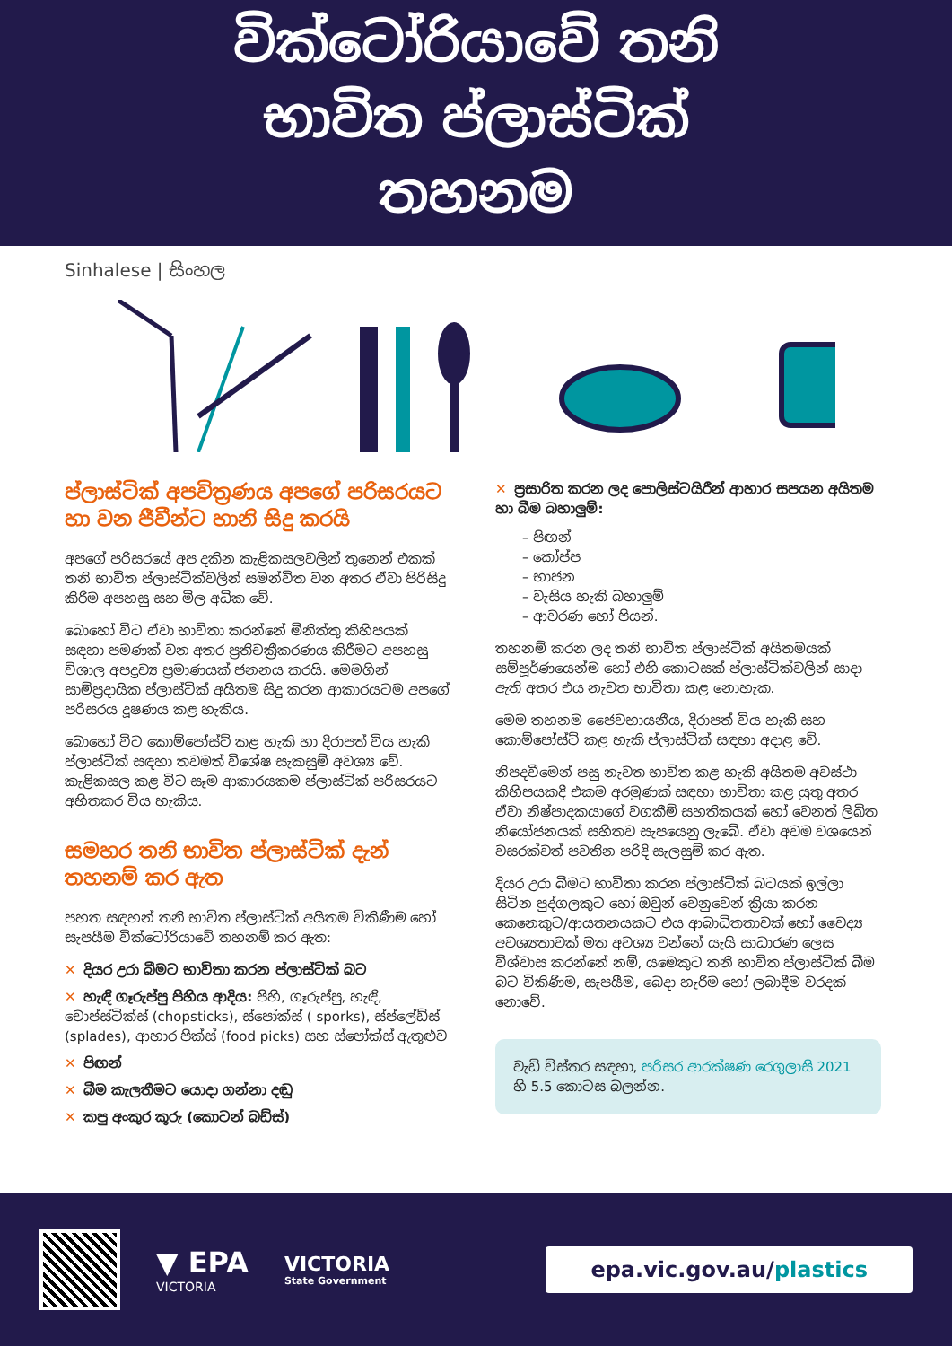වික්ටෝරියාවේ තනි
භාවිත ප්ලාස්ටික්
තහනම
Sinhalese | සිංහල
ප්ලාස්ටික් අපවිත්‍රණය අපගේ පරිසරයට හා වන ජීවීන්ට හානි සිදු කරයි
අපගේ පරිසරයේ අප දකින කැළිකසලවලින් තුනෙන් එකක් තනි භාවිත ප්ලාස්ටික්වලින් සමන්විත වන අතර ඒවා පිරිසිදු කිරීම අපහසු සහ මිල අධික වේ.
බොහෝ විට ඒවා භාවිතා කරන්නේ මිනිත්තු කිහිපයක් සඳහා පමණක් වන අතර ප්‍රතිචක්‍රීකරණය කිරීමට අපහසු විශාල අපද්‍රව්‍ය ප්‍රමාණයක් ජනනය කරයි. මෙමගින් සාම්ප්‍රදායික ප්ලාස්ටික් අයිතම සිදු කරන ආකාරයටම අපගේ පරිසරය දූෂණය කළ හැකිය.
බොහෝ විට කොම්පෝස්ට් කළ හැකි හා දිරාපත් විය හැකි ප්ලාස්ටික් සඳහා තවමත් විශේෂ සැකසුම් අවශ්‍ය වේ. කැළිකසල කළ විට සෑම ආකාරයකම ප්ලාස්ටික් පරිසරයට අහිතකර විය හැකිය.
සමහර තනි භාවිත ප්ලාස්ටික් දැන් තහනම් කර ඇත
පහත සඳහන් තනි භාවිත ප්ලාස්ටික් අයිතම විකිණීම හෝ සැපයීම වික්ටෝරියාවේ තහනම් කර ඇත:
✕ දියර උරා බීමට භාවිතා කරන ප්ලාස්ටික් බට
✕ හැඳි ගෑරුප්පු පිහිය ආදිය: පිහි, ගෑරුප්පු, හැඳි, චොප්ස්ටික්ස් (chopsticks), ස්පෝක්ස් ( sporks), ස්ප්ලේඩ්ස් (splades), ආහාර පික්ස් (food picks) සහ ස්පෝක්ස් ඇතුළුව
✕ පිඟන්
✕ බීම කැලතීමට යොදා ගන්නා දඬු
✕ කපු අංකුර කූරු (කොටන් බඩ්ස්)
✕ ප්‍රසාරිත කරන ලද පොලිස්ටයිරීන් ආහාර සපයන අයිතම හා බීම බහාලුම්:
– පිඟන්
– කෝප්ප
– භාජන
– වැසිය හැකි බහාලුම්
– ආවරණ හෝ පියන්.
තහනම් කරන ලද තනි භාවිත ප්ලාස්ටික් අයිතමයක් සම්පූර්ණයෙන්ම හෝ එහි කොටසක් ප්ලාස්ටික්වලින් සාදා ඇති අතර එය නැවත භාවිතා කළ නොහැක.
මෙම තහනම ජෛවභායනීය, දිරාපත් විය හැකි සහ කොම්පෝස්ට් කළ හැකි ප්ලාස්ටික් සඳහා අදාළ වේ.
නිපදවීමෙන් පසු නැවත භාවිත කළ හැකි අයිතම අවස්ථා කිහිපයකදී එකම අරමුණක් සඳහා භාවිතා කළ යුතු අතර ඒවා නිෂ්පාදකයාගේ වගකීම් සහතිකයක් හෝ වෙනත් ලිඛිත නියෝජනයක් සහිතව සැපයෙනු ලැබේ. ඒවා අවම වශයෙන් වසරක්වත් පවතින පරිදි සැලසුම් කර ඇත.
දියර උරා බීමට භාවිතා කරන ප්ලාස්ටික් බටයක් ඉල්ලා සිටින පුද්ගලකුට හෝ ඔවුන් වෙනුවෙන් ක්‍රියා කරන කෙනෙකුට/ආයතනයකට එය ආබාධිතතාවක් හෝ වෛද්‍ය අවශ්‍යතාවක් මත අවශ්‍ය වන්නේ යැයි සාධාරණ ලෙස විශ්වාස කරන්නේ නම්, යමෙකුට තනි භාවිත ප්ලාස්ටික් බීම බට විකිණීම, සැපයීම, බෙදා හැරීම හෝ ලබාදීම වරදක් නොවේ.
වැඩි විස්තර සඳහා, පරිසර ආරක්ෂණ රෙගුලාසි 2021 හි 5.5 කොටස බලන්න.
▼ EPA
VICTORIA
VICTORIA
State Government
epa.vic.gov.au/plastics